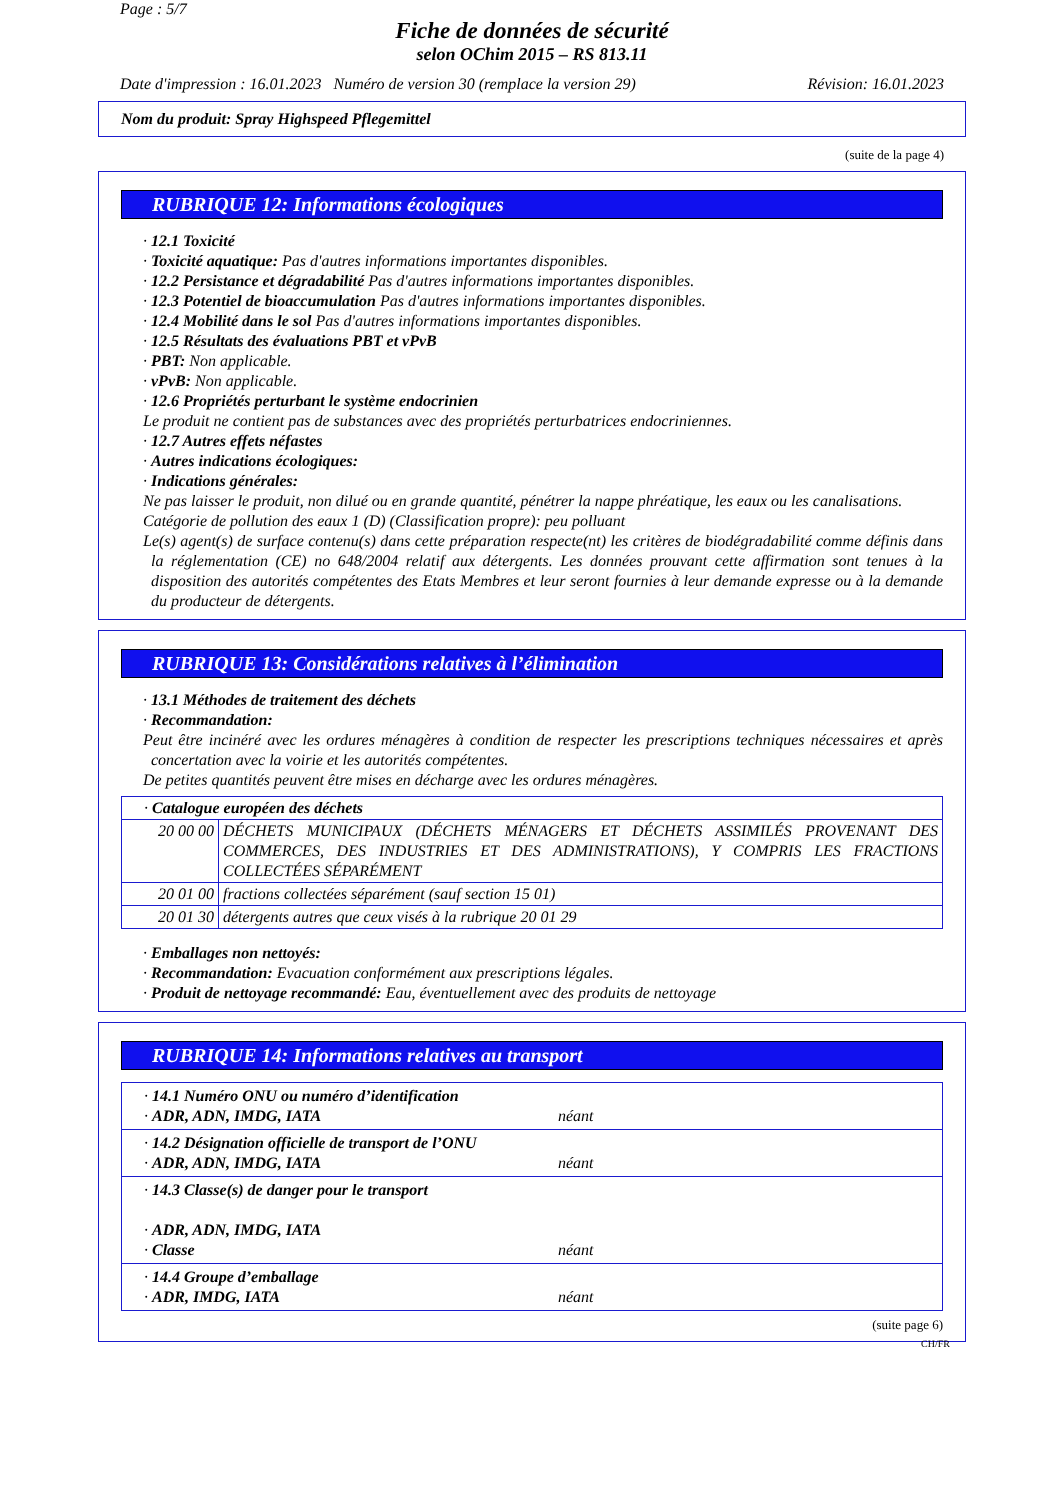Page : 5/7
Fiche de données de sécurité
selon OChim 2015 – RS 813.11
Date d'impression : 16.01.2023 Numéro de version 30 (remplace la version 29) Révision: 16.01.2023
Nom du produit: Spray Highspeed Pflegemittel
(suite de la page 4)
RUBRIQUE 12: Informations écologiques
· 12.1 Toxicité
· Toxicité aquatique: Pas d'autres informations importantes disponibles.
· 12.2 Persistance et dégradabilité Pas d'autres informations importantes disponibles.
· 12.3 Potentiel de bioaccumulation Pas d'autres informations importantes disponibles.
· 12.4 Mobilité dans le sol Pas d'autres informations importantes disponibles.
· 12.5 Résultats des évaluations PBT et vPvB
· PBT: Non applicable.
· vPvB: Non applicable.
· 12.6 Propriétés perturbant le système endocrinien
Le produit ne contient pas de substances avec des propriétés perturbatrices endocriniennes.
· 12.7 Autres effets néfastes
· Autres indications écologiques:
· Indications générales:
Ne pas laisser le produit, non dilué ou en grande quantité, pénétrer la nappe phréatique, les eaux ou les canalisations.
Catégorie de pollution des eaux 1 (D) (Classification propre): peu polluant
Le(s) agent(s) de surface contenu(s) dans cette préparation respecte(nt) les critères de biodégradabilité comme définis dans la réglementation (CE) no 648/2004 relatif aux détergents. Les données prouvant cette affirmation sont tenues à la disposition des autorités compétentes des Etats Membres et leur seront fournies à leur demande expresse ou à la demande du producteur de détergents.
RUBRIQUE 13: Considérations relatives à l’élimination
· 13.1 Méthodes de traitement des déchets
· Recommandation:
Peut être incinéré avec les ordures ménagères à condition de respecter les prescriptions techniques nécessaires et après concertation avec la voirie et les autorités compétentes.
De petites quantités peuvent être mises en décharge avec les ordures ménagères.
| · Catalogue européen des déchets | |
| 20 00 00 | DÉCHETS MUNICIPAUX (DÉCHETS MÉNAGERS ET DÉCHETS ASSIMILÉS PROVENANT DES COMMERCES, DES INDUSTRIES ET DES ADMINISTRATIONS), Y COMPRIS LES FRACTIONS COLLECTÉES SÉPARÉMENT |
| 20 01 00 | fractions collectées séparément (sauf section 15 01) |
| 20 01 30 | détergents autres que ceux visés à la rubrique 20 01 29 |
· Emballages non nettoyés:
· Recommandation: Evacuation conformément aux prescriptions légales.
· Produit de nettoyage recommandé: Eau, éventuellement avec des produits de nettoyage
RUBRIQUE 14: Informations relatives au transport
| · 14.1 Numéro ONU ou numéro d’identification · ADR, ADN, IMDG, IATA | néant |
| · 14.2 Désignation officielle de transport de l’ONU · ADR, ADN, IMDG, IATA | néant |
| · 14.3 Classe(s) de danger pour le transport · ADR, ADN, IMDG, IATA · Classe | néant |
| · 14.4 Groupe d’emballage · ADR, IMDG, IATA | néant |
(suite page 6)
CH/FR